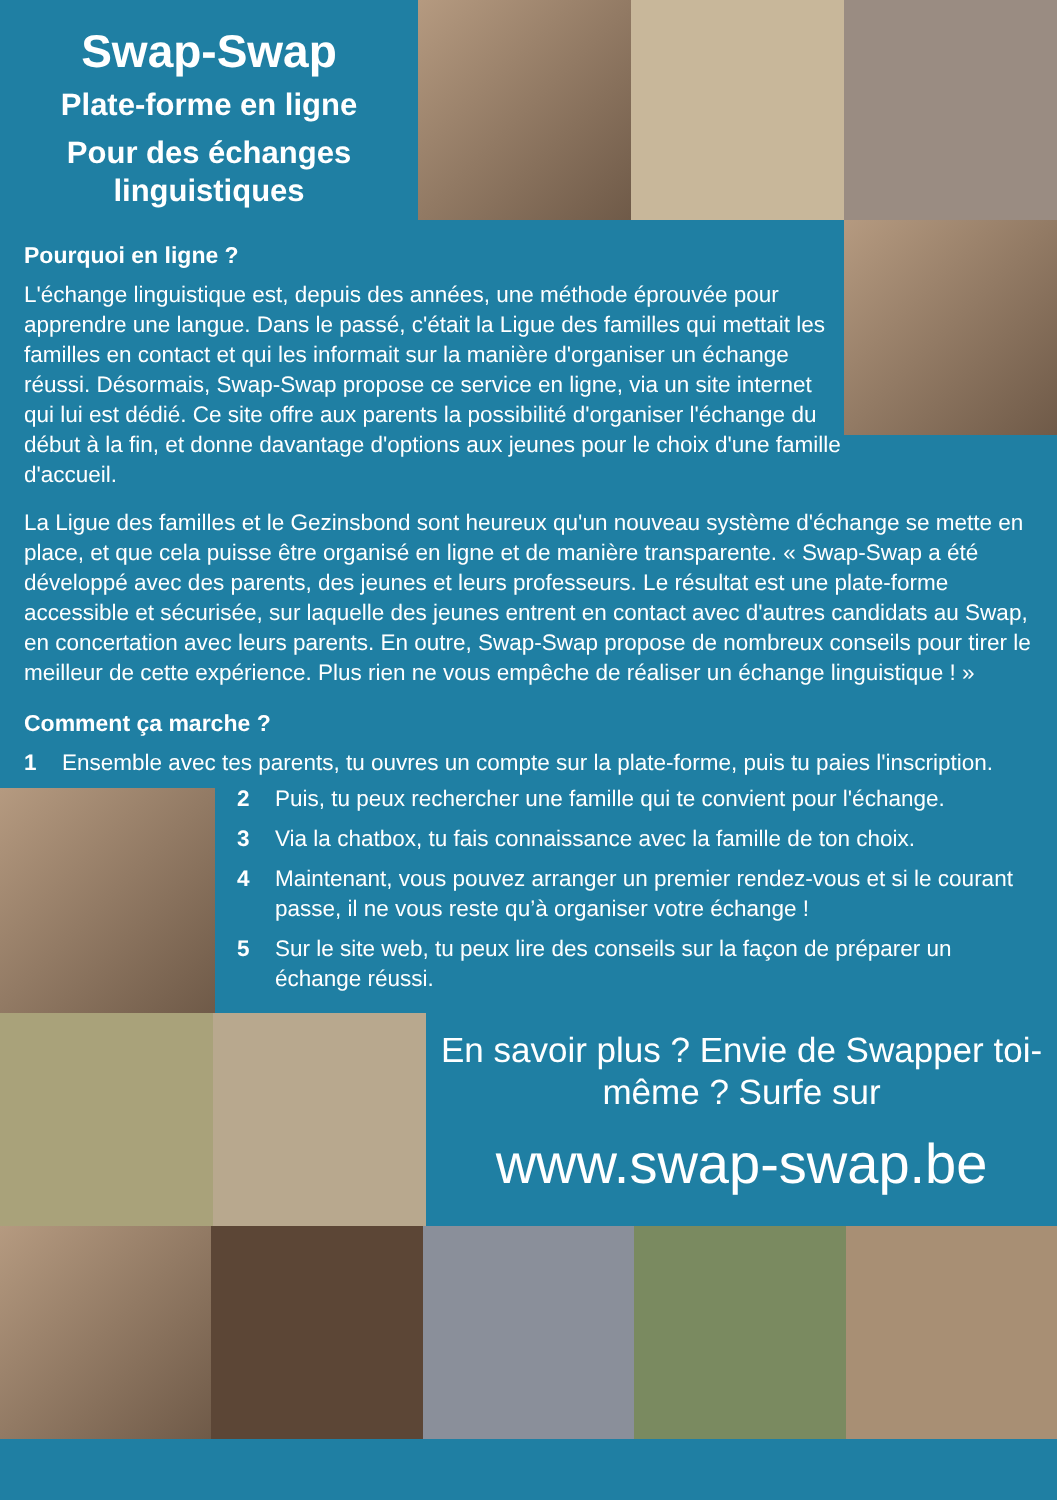Swap-Swap
Plate-forme en ligne
Pour des échanges linguistiques
Pourquoi en ligne ?
L'échange linguistique est, depuis des années, une méthode éprouvée pour apprendre une langue. Dans le passé, c'était la Ligue des familles qui mettait les familles en contact et qui les informait sur la manière d'organiser un échange réussi. Désormais, Swap-Swap propose ce service en ligne, via un site internet qui lui est dédié. Ce site offre aux parents la possibilité d'organiser l'échange du début à la fin, et donne davantage d'options aux jeunes pour le choix d'une famille d'accueil.
La Ligue des familles et le Gezinsbond sont heureux qu'un nouveau système d'échange se mette en place, et que cela puisse être organisé en ligne et de manière transparente. « Swap-Swap a été développé avec des parents, des jeunes et leurs professeurs. Le résultat est une plate-forme accessible et sécurisée, sur laquelle des jeunes entrent en contact avec d'autres candidats au Swap, en concertation avec leurs parents. En outre, Swap-Swap propose de nombreux conseils pour tirer le meilleur de cette expérience. Plus rien ne vous empêche de réaliser un échange linguistique ! »
Comment ça marche ?
1 Ensemble avec tes parents, tu ouvres un compte sur la plate-forme, puis tu paies l'inscription.
2 Puis, tu peux rechercher une famille qui te convient pour l'échange.
3 Via la chatbox, tu fais connaissance avec la famille de ton choix.
4 Maintenant, vous pouvez arranger un premier rendez-vous et si le courant passe, il ne vous reste qu’à organiser votre échange !
5 Sur le site web, tu peux lire des conseils sur la façon de préparer un échange réussi.
En savoir plus ? Envie de Swapper toi-même ? Surfe sur
www.swap-swap.be